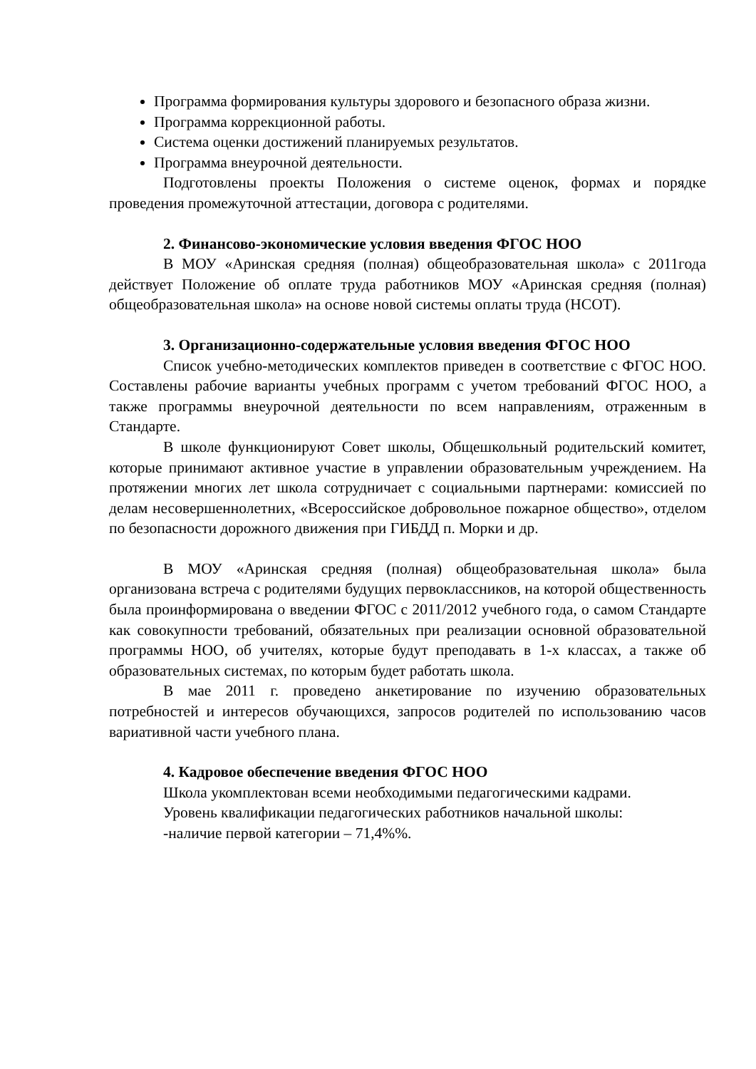Программа формирования культуры здорового и безопасного образа жизни.
Программа коррекционной работы.
Система оценки достижений планируемых результатов.
Программа внеурочной деятельности.
Подготовлены проекты Положения о системе оценок, формах и порядке проведения промежуточной аттестации, договора с родителями.
2. Финансово-экономические условия введения ФГОС НОО
В МОУ «Аринская средняя (полная) общеобразовательная школа» с 2011года действует Положение об оплате труда работников МОУ «Аринская средняя (полная) общеобразовательная школа» на основе новой системы оплаты труда (НСОТ).
3. Организационно-содержательные условия введения ФГОС НОО
Список учебно-методических комплектов приведен в соответствие с ФГОС НОО. Составлены рабочие варианты учебных программ с учетом требований ФГОС НОО, а также программы внеурочной деятельности по всем направлениям, отраженным в Стандарте.
В школе функционируют Совет школы, Общешкольный родительский комитет, которые принимают активное участие в управлении образовательным учреждением. На протяжении многих лет школа сотрудничает с социальными партнерами: комиссией по делам несовершеннолетних, «Всероссийское добровольное пожарное общество», отделом по безопасности дорожного движения при ГИБДД п. Морки и др.
В МОУ «Аринская средняя (полная) общеобразовательная школа» была организована встреча с родителями будущих первоклассников, на которой общественность была проинформирована о введении ФГОС с 2011/2012 учебного года, о самом Стандарте как совокупности требований, обязательных при реализации основной образовательной программы НОО, об учителях, которые будут преподавать в 1-х классах, а также об образовательных системах, по которым будет работать школа.
В мае 2011 г. проведено анкетирование по изучению образовательных потребностей и интересов обучающихся, запросов родителей по использованию часов вариативной части учебного плана.
4. Кадровое обеспечение введения ФГОС НОО
Школа укомплектован всеми необходимыми педагогическими кадрами.
Уровень квалификации педагогических работников начальной школы:
-наличие первой категории – 71,4%%.